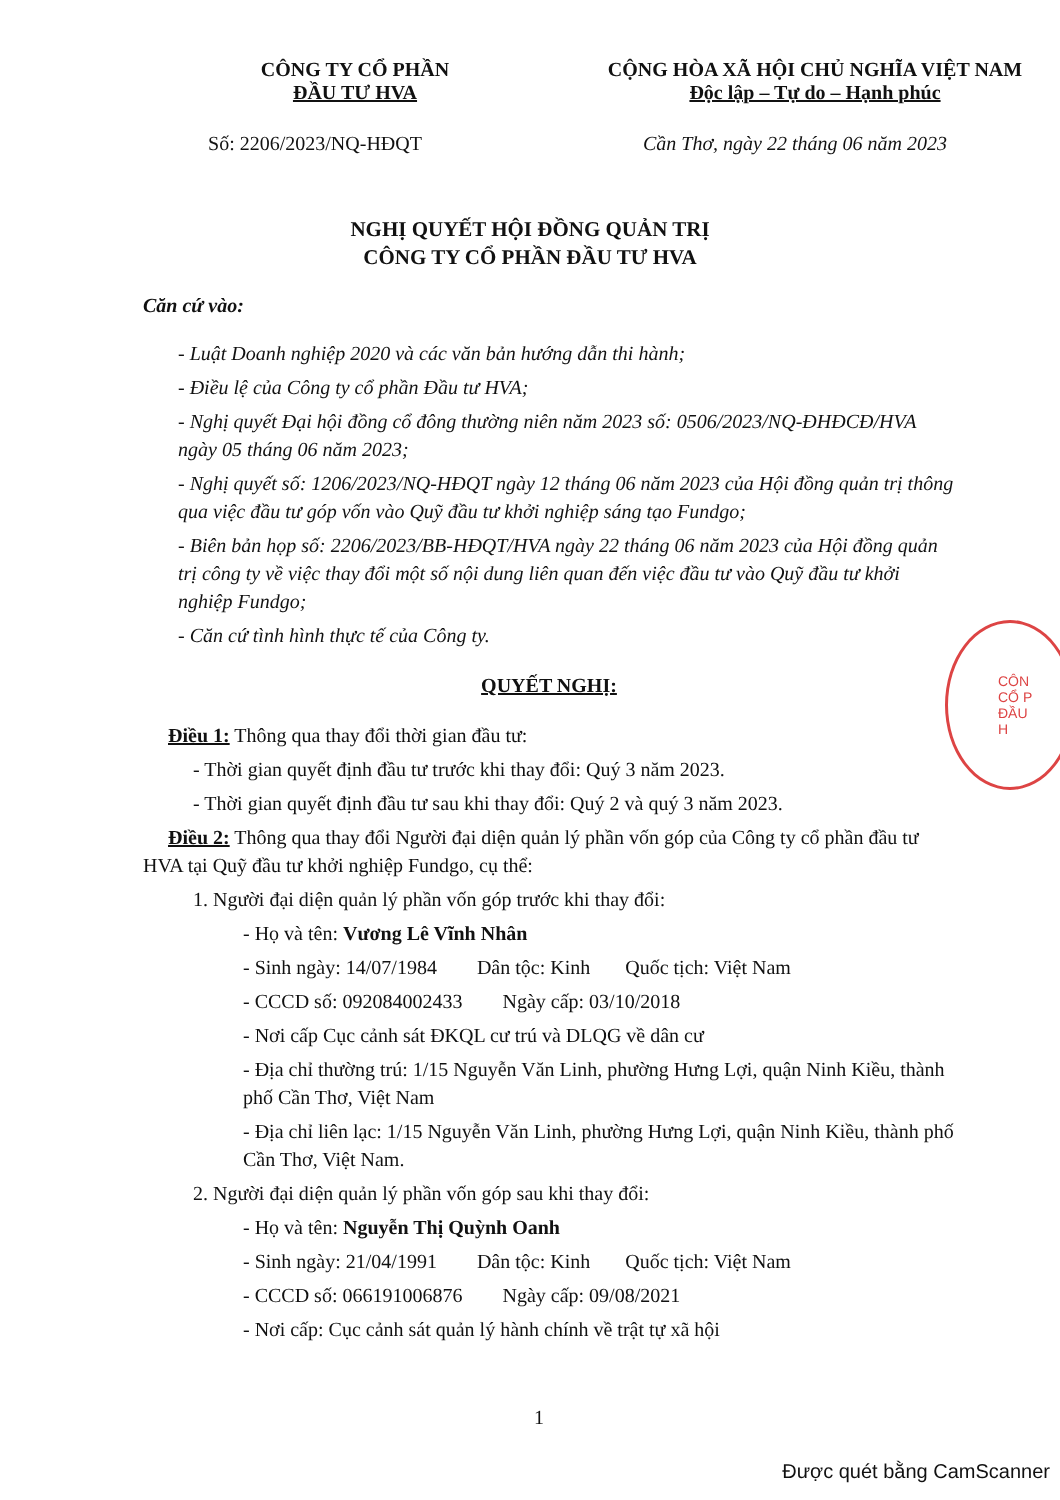CÔNG TY CỔ PHẦN
ĐẦU TƯ HVA
CỘNG HÒA XÃ HỘI CHỦ NGHĨA VIỆT NAM
Độc lập – Tự do – Hạnh phúc
Số: 2206/2023/NQ-HĐQT Cần Thơ, ngày 22 tháng 06 năm 2023
NGHỊ QUYẾT HỘI ĐỒNG QUẢN TRỊ
CÔNG TY CỔ PHẦN ĐẦU TƯ HVA
Căn cứ vào:
- Luật Doanh nghiệp 2020 và các văn bản hướng dẫn thi hành;
- Điều lệ của Công ty cổ phần Đầu tư HVA;
- Nghị quyết Đại hội đồng cổ đông thường niên năm 2023 số: 0506/2023/NQ-ĐHĐCĐ/HVA ngày 05 tháng 06 năm 2023;
- Nghị quyết số: 1206/2023/NQ-HĐQT ngày 12 tháng 06 năm 2023 của Hội đồng quản trị thông qua việc đầu tư góp vốn vào Quỹ đầu tư khởi nghiệp sáng tạo Fundgo;
- Biên bản họp số: 2206/2023/BB-HĐQT/HVA ngày 22 tháng 06 năm 2023 của Hội đồng quản trị công ty về việc thay đổi một số nội dung liên quan đến việc đầu tư vào Quỹ đầu tư khởi nghiệp Fundgo;
- Căn cứ tình hình thực tế của Công ty.
QUYẾT NGHỊ:
Điều 1: Thông qua thay đổi thời gian đầu tư:
- Thời gian quyết định đầu tư trước khi thay đổi: Quý 3 năm 2023.
- Thời gian quyết định đầu tư sau khi thay đổi: Quý 2 và quý 3 năm 2023.
Điều 2: Thông qua thay đổi Người đại diện quản lý phần vốn góp của Công ty cổ phần đầu tư HVA tại Quỹ đầu tư khởi nghiệp Fundgo, cụ thể:
1. Người đại diện quản lý phần vốn góp trước khi thay đổi:
- Họ và tên: Vương Lê Vĩnh Nhân
- Sinh ngày: 14/07/1984 Dân tộc: Kinh Quốc tịch: Việt Nam
- CCCD số: 092084002433 Ngày cấp: 03/10/2018
- Nơi cấp Cục cảnh sát ĐKQL cư trú và DLQG về dân cư
- Địa chỉ thường trú: 1/15 Nguyễn Văn Linh, phường Hưng Lợi, quận Ninh Kiều, thành phố Cần Thơ, Việt Nam
- Địa chỉ liên lạc: 1/15 Nguyễn Văn Linh, phường Hưng Lợi, quận Ninh Kiều, thành phố Cần Thơ, Việt Nam.
2. Người đại diện quản lý phần vốn góp sau khi thay đổi:
- Họ và tên: Nguyễn Thị Quỳnh Oanh
- Sinh ngày: 21/04/1991 Dân tộc: Kinh Quốc tịch: Việt Nam
- CCCD số: 066191006876 Ngày cấp: 09/08/2021
- Nơi cấp: Cục cảnh sát quản lý hành chính về trật tự xã hội
1
CÔN
CỔ P
ĐẦU
H
Được quét bằng CamScanner